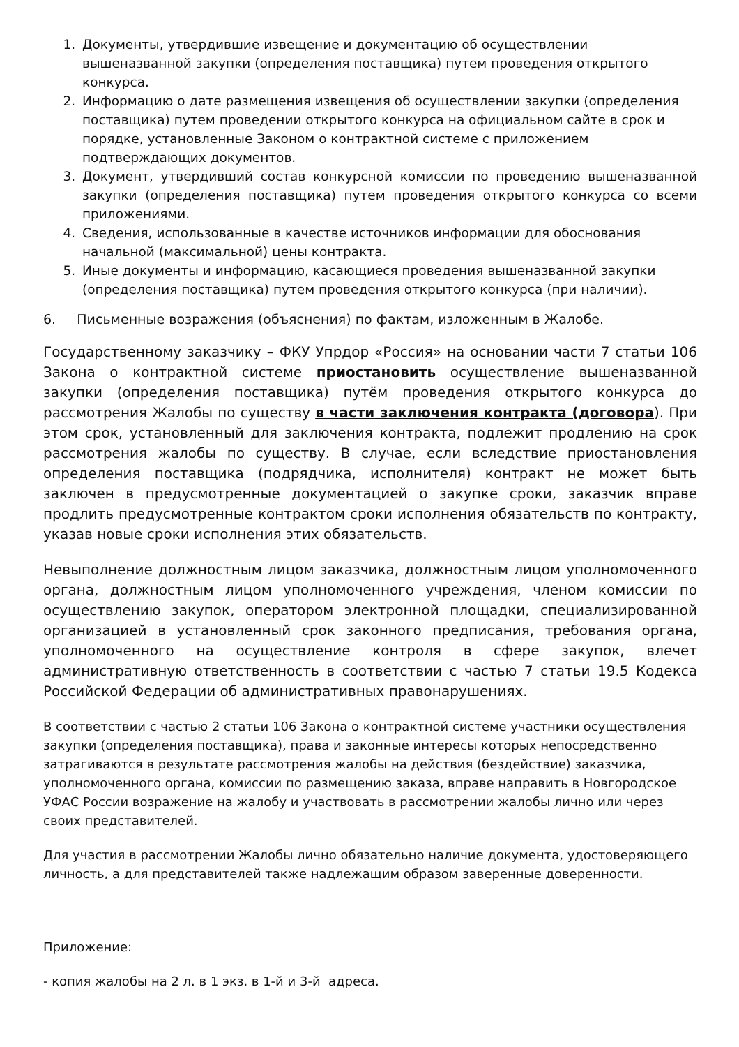1. Документы, утвердившие извещение и документацию об осуществлении вышеназванной закупки (определения поставщика) путем проведения открытого конкурса.
2. Информацию о дате размещения извещения об осуществлении закупки (определения поставщика) путем проведении открытого конкурса на официальном сайте в срок и порядке, установленные Законом о контрактной системе с приложением подтверждающих документов.
3. Документ, утвердивший состав конкурсной комиссии по проведению вышеназванной закупки (определения поставщика) путем проведения открытого конкурса со всеми приложениями.
4. Сведения, использованные в качестве источников информации для обоснования начальной (максимальной) цены контракта.
5. Иные документы и информацию, касающиеся проведения вышеназванной закупки (определения поставщика) путем проведения открытого конкурса (при наличии).
6. Письменные возражения (объяснения) по фактам, изложенным в Жалобе.
Государственному заказчику – ФКУ Упрдор «Россия» на основании части 7 статьи 106 Закона о контрактной системе приостановить осуществление вышеназванной закупки (определения поставщика) путём проведения открытого конкурса до рассмотрения Жалобы по существу в части заключения контракта (договора). При этом срок, установленный для заключения контракта, подлежит продлению на срок рассмотрения жалобы по существу. В случае, если вследствие приостановления определения поставщика (подрядчика, исполнителя) контракт не может быть заключен в предусмотренные документацией о закупке сроки, заказчик вправе продлить предусмотренные контрактом сроки исполнения обязательств по контракту, указав новые сроки исполнения этих обязательств.
Невыполнение должностным лицом заказчика, должностным лицом уполномоченного органа, должностным лицом уполномоченного учреждения, членом комиссии по осуществлению закупок, оператором электронной площадки, специализированной организацией в установленный срок законного предписания, требования органа, уполномоченного на осуществление контроля в сфере закупок, влечет административную ответственность в соответствии с частью 7 статьи 19.5 Кодекса Российской Федерации об административных правонарушениях.
В соответствии с частью 2 статьи 106 Закона о контрактной системе участники осуществления закупки (определения поставщика), права и законные интересы которых непосредственно затрагиваются в результате рассмотрения жалобы на действия (бездействие) заказчика, уполномоченного органа, комиссии по размещению заказа, вправе направить в Новгородское УФАС России возражение на жалобу и участвовать в рассмотрении жалобы лично или через своих представителей.
Для участия в рассмотрении Жалобы лично обязательно наличие документа, удостоверяющего личность, а для представителей также надлежащим образом заверенные доверенности.
Приложение:
- копия жалобы на 2 л. в 1 экз. в 1-й и 3-й адреса.